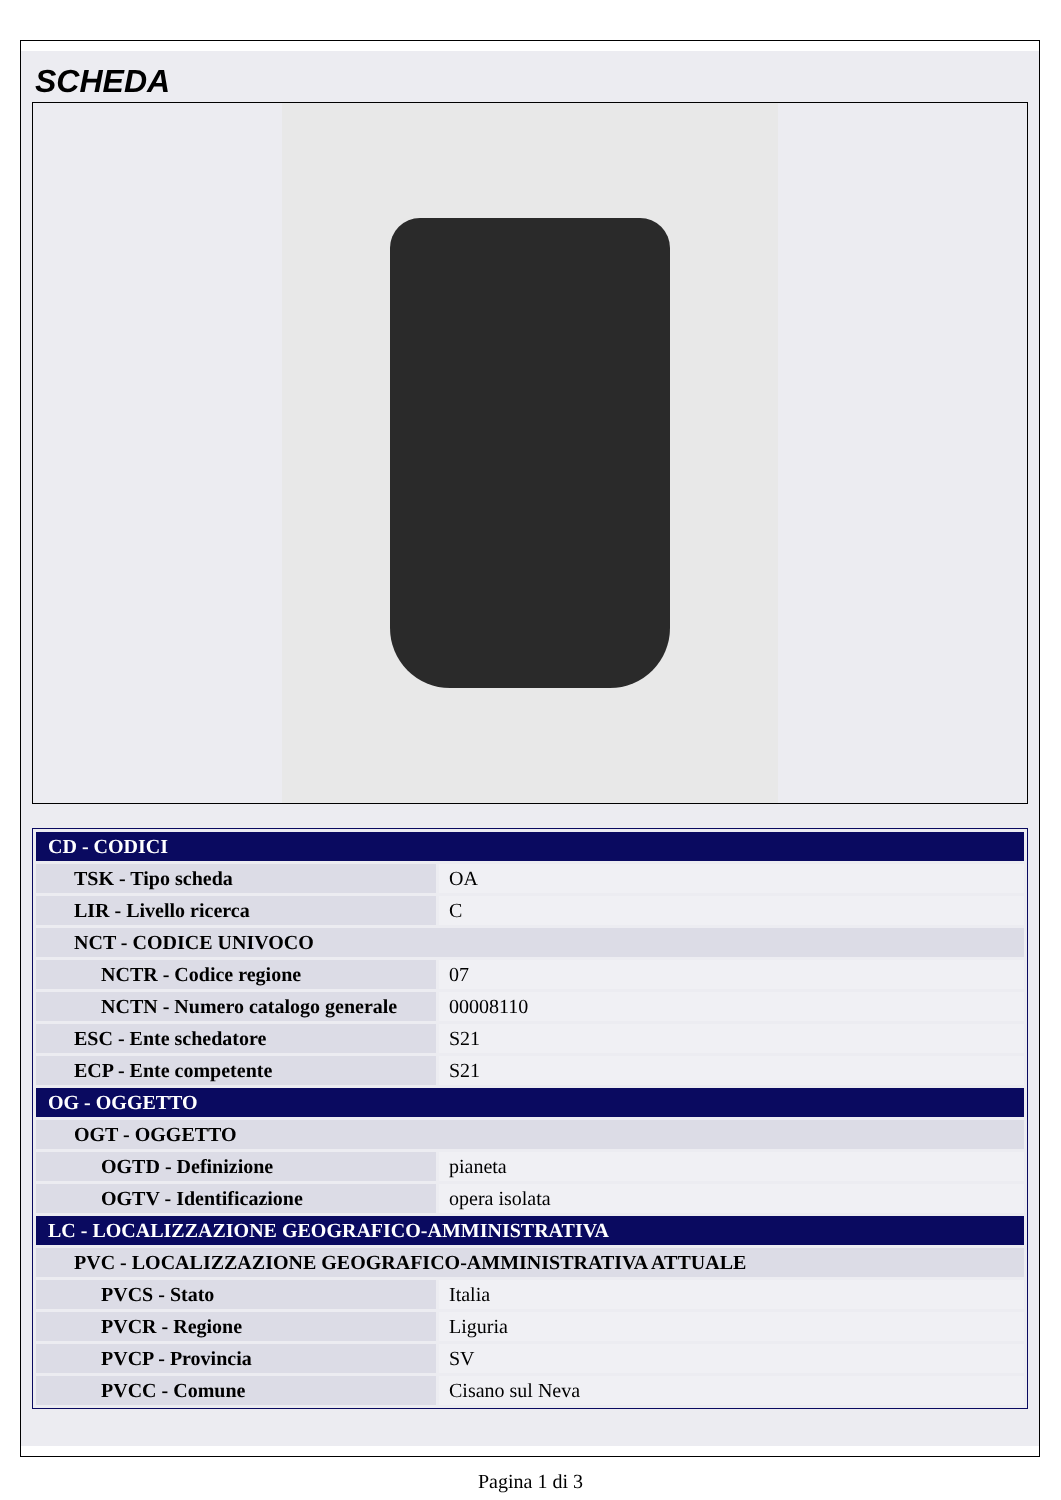SCHEDA
| CD - CODICI | |
| TSK - Tipo scheda | OA |
| LIR - Livello ricerca | C |
| NCT - CODICE UNIVOCO | |
| NCTR - Codice regione | 07 |
| NCTN - Numero catalogo generale | 00008110 |
| ESC - Ente schedatore | S21 |
| ECP - Ente competente | S21 |
| OG - OGGETTO | |
| OGT - OGGETTO | |
| OGTD - Definizione | pianeta |
| OGTV - Identificazione | opera isolata |
| LC - LOCALIZZAZIONE GEOGRAFICO-AMMINISTRATIVA | |
| PVC - LOCALIZZAZIONE GEOGRAFICO-AMMINISTRATIVA ATTUALE | |
| PVCS - Stato | Italia |
| PVCR - Regione | Liguria |
| PVCP - Provincia | SV |
| PVCC - Comune | Cisano sul Neva |
Pagina 1 di 3